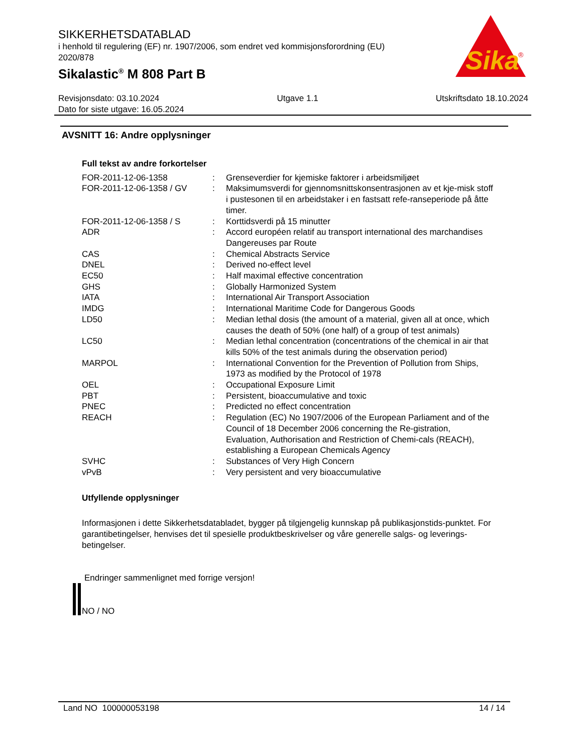SIKKERHETSDATABLAD
i henhold til regulering (EF) nr. 1907/2006, som endret ved kommisjonsforordning (EU) 2020/878
Sikalastic<sup>®</sup> M 808 Part B
Sika
®
Revisjonsdato: 03.10.2024 Utgave 1.1 Utskriftsdato 18.10.2024
Dato for siste utgave: 16.05.2024
AVSNITT 16: Andre opplysninger
Full tekst av andre forkortelser
| FOR-2011-12-06-1358 | : | Grenseverdier for kjemiske faktorer i arbeidsmiljøet |
| FOR-2011-12-06-1358 / GV | : | Maksimumsverdi for gjennomsnittskonsentrasjonen av et kje-misk stoff i pustesonen til en arbeidstaker i en fastsatt refe-ranseperiode på åtte timer. |
| FOR-2011-12-06-1358 / S | : | Korttidsverdi på 15 minutter |
| ADR | : | Accord européen relatif au transport international des marchandises Dangereuses par Route |
| CAS | : | Chemical Abstracts Service |
| DNEL | : | Derived no-effect level |
| EC50 | : | Half maximal effective concentration |
| GHS | : | Globally Harmonized System |
| IATA | : | International Air Transport Association |
| IMDG | : | International Maritime Code for Dangerous Goods |
| LD50 | : | Median lethal dosis (the amount of a material, given all at once, which causes the death of 50% (one half) of a group of test animals) |
| LC50 | : | Median lethal concentration (concentrations of the chemical in air that kills 50% of the test animals during the observation period) |
| MARPOL | : | International Convention for the Prevention of Pollution from Ships, 1973 as modified by the Protocol of 1978 |
| OEL | : | Occupational Exposure Limit |
| PBT | : | Persistent, bioaccumulative and toxic |
| PNEC | : | Predicted no effect concentration |
| REACH | : | Regulation (EC) No 1907/2006 of the European Parliament and of the Council of 18 December 2006 concerning the Re-gistration, Evaluation, Authorisation and Restriction of Chemi-cals (REACH), establishing a European Chemicals Agency |
| SVHC | : | Substances of Very High Concern |
| vPvB | : | Very persistent and very bioaccumulative |
Utfyllende opplysninger
Informasjonen i dette Sikkerhetsdatabladet, bygger på tilgjengelig kunnskap på publikasjonstids-punktet. For garantibetingelser, henvises det til spesielle produktbeskrivelser og våre generelle salgs- og leverings- betingelser.
Endringer sammenlignet med forrige versjon!
NO / NO
Land NO 100000053198 14 / 14